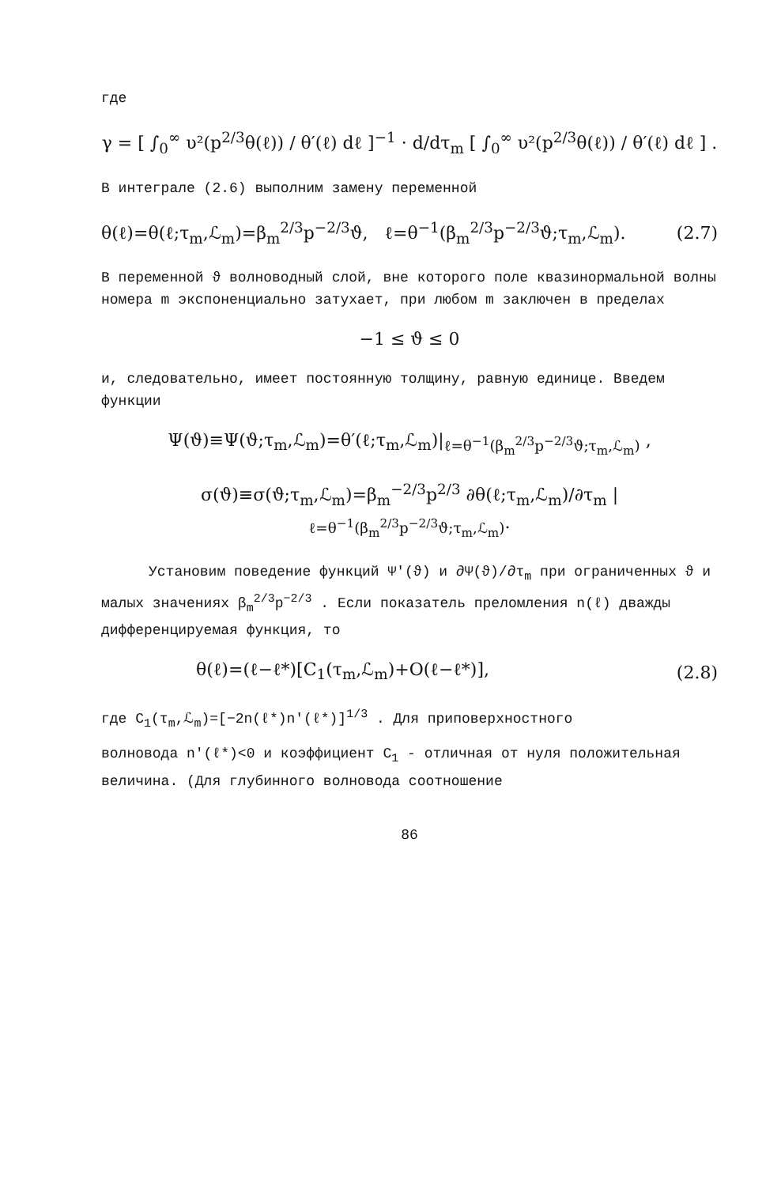где
γ = [ ∫<sub>0</sub><sup>∞</sup> υ²(p<sup>2/3</sup>θ(ℓ)) / θ′(ℓ) dℓ ]<sup>−1</sup> · d/dτ<sub>m</sub> [ ∫<sub>0</sub><sup>∞</sup> υ²(p<sup>2/3</sup>θ(ℓ)) / θ′(ℓ) dℓ ] .
В интеграле (2.6) выполним замену переменной
θ(ℓ)=θ(ℓ;τ<sub>m</sub>,ℒ<sub>m</sub>)=β<sub>m</sub><sup>2/3</sup>p<sup>−2/3</sup>ϑ, ℓ=θ<sup>−1</sup>(β<sub>m</sub><sup>2/3</sup>p<sup>−2/3</sup>ϑ;τ<sub>m</sub>,ℒ<sub>m</sub>). (2.7)
В переменной ϑ волноводный слой, вне которого поле квазинормальной волны номера m экспоненциально затухает, при любом m заключен в пределах
−1 ≤ ϑ ≤ 0
и, следовательно, имеет постоянную толщину, равную единице. Введем функции
Ψ(ϑ)≡Ψ(ϑ;τ<sub>m</sub>,ℒ<sub>m</sub>)=θ′(ℓ;τ<sub>m</sub>,ℒ<sub>m</sub>)|<sub>ℓ=θ<sup>−1</sup>(β<sub>m</sub><sup>2/3</sup>p<sup>−2/3</sup>ϑ;τ<sub>m</sub>,ℒ<sub>m</sub>)</sub> ,
σ(ϑ)≡σ(ϑ;τ<sub>m</sub>,ℒ<sub>m</sub>)=β<sub>m</sub><sup>−2/3</sup>p<sup>2/3</sup> ∂θ(ℓ;τ<sub>m</sub>,ℒ<sub>m</sub>)/∂τ<sub>m</sub> |<sub>ℓ=θ<sup>−1</sup>(β<sub>m</sub><sup>2/3</sup>p<sup>−2/3</sup>ϑ;τ<sub>m</sub>,ℒ<sub>m</sub>)</sub>.
Установим поведение функций Ψ′(ϑ) и ∂Ψ(ϑ)/∂τ<sub>m</sub> при ограниченных ϑ и малых значениях β<sub>m</sub><sup>2/3</sup>p<sup>−2/3</sup> . Если показатель преломления n(ℓ) дважды дифференцируемая функция, то
θ(ℓ)=(ℓ−ℓ*)[C<sub>1</sub>(τ<sub>m</sub>,ℒ<sub>m</sub>)+O(ℓ−ℓ*)], (2.8)
где C<sub>1</sub>(τ<sub>m</sub>,ℒ<sub>m</sub>)=[−2n(ℓ*)n′(ℓ*)]<sup>1/3</sup> . Для приповерхностного
волновода n′(ℓ*)<0 и коэффициент C<sub>1</sub> - отличная от нуля положительная величина. (Для глубинного волновода соотношение
86